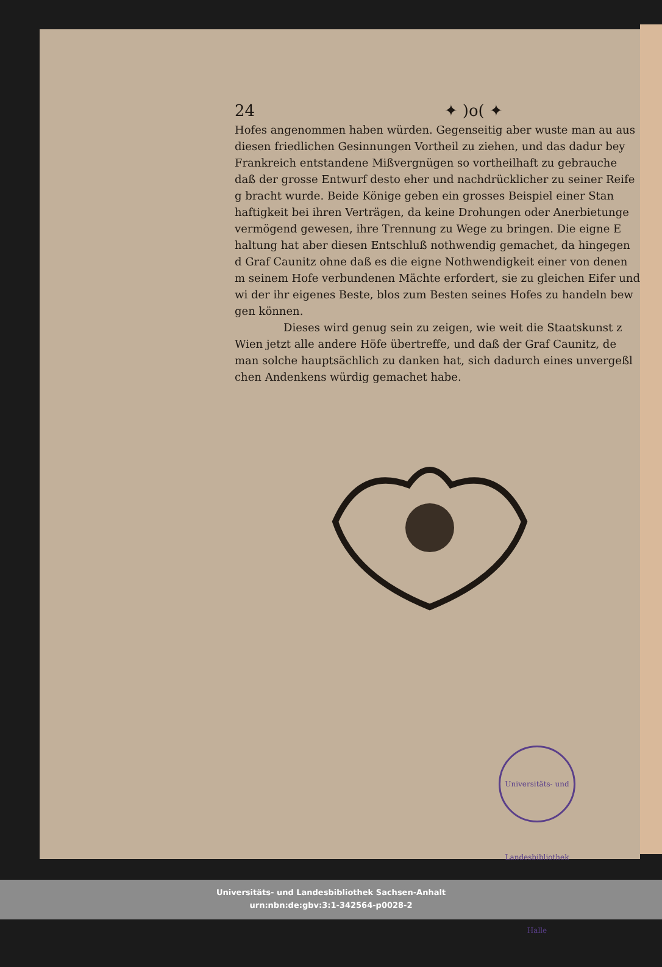24 ✦ )o( ✦
Hofes angenommen haben würden. Gegenseitig aber wuste man au aus diesen friedlichen Gesinnungen Vortheil zu ziehen, und das dadur bey Frankreich entstandene Mißvergnügen so vortheilhaft zu gebrauche daß der grosse Entwurf desto eher und nachdrücklicher zu seiner Reife g bracht wurde. Beide Könige geben ein grosses Beispiel einer Stan haftigkeit bei ihren Verträgen, da keine Drohungen oder Anerbietunge vermögend gewesen, ihre Trennung zu Wege zu bringen. Die eigne E haltung hat aber diesen Entschluß nothwendig gemachet, da hingegen d Graf Caunitz ohne daß es die eigne Nothwendigkeit einer von denen m seinem Hofe verbundenen Mächte erfordert, sie zu gleichen Eifer und wi der ihr eigenes Beste, blos zum Besten seines Hofes zu handeln bew gen können.
Dieses wird genug sein zu zeigen, wie weit die Staatskunst z Wien jetzt alle andere Höfe übertreffe, und daß der Graf Caunitz, de man solche hauptsächlich zu danken hat, sich dadurch eines unvergeßl chen Andenkens würdig gemachet habe.
Universitäts- und Landesbibliothek Halle
Universitäts- und Landesbibliothek Sachsen-Anhalt
urn:nbn:de:gbv:3:1-342564-p0028-2